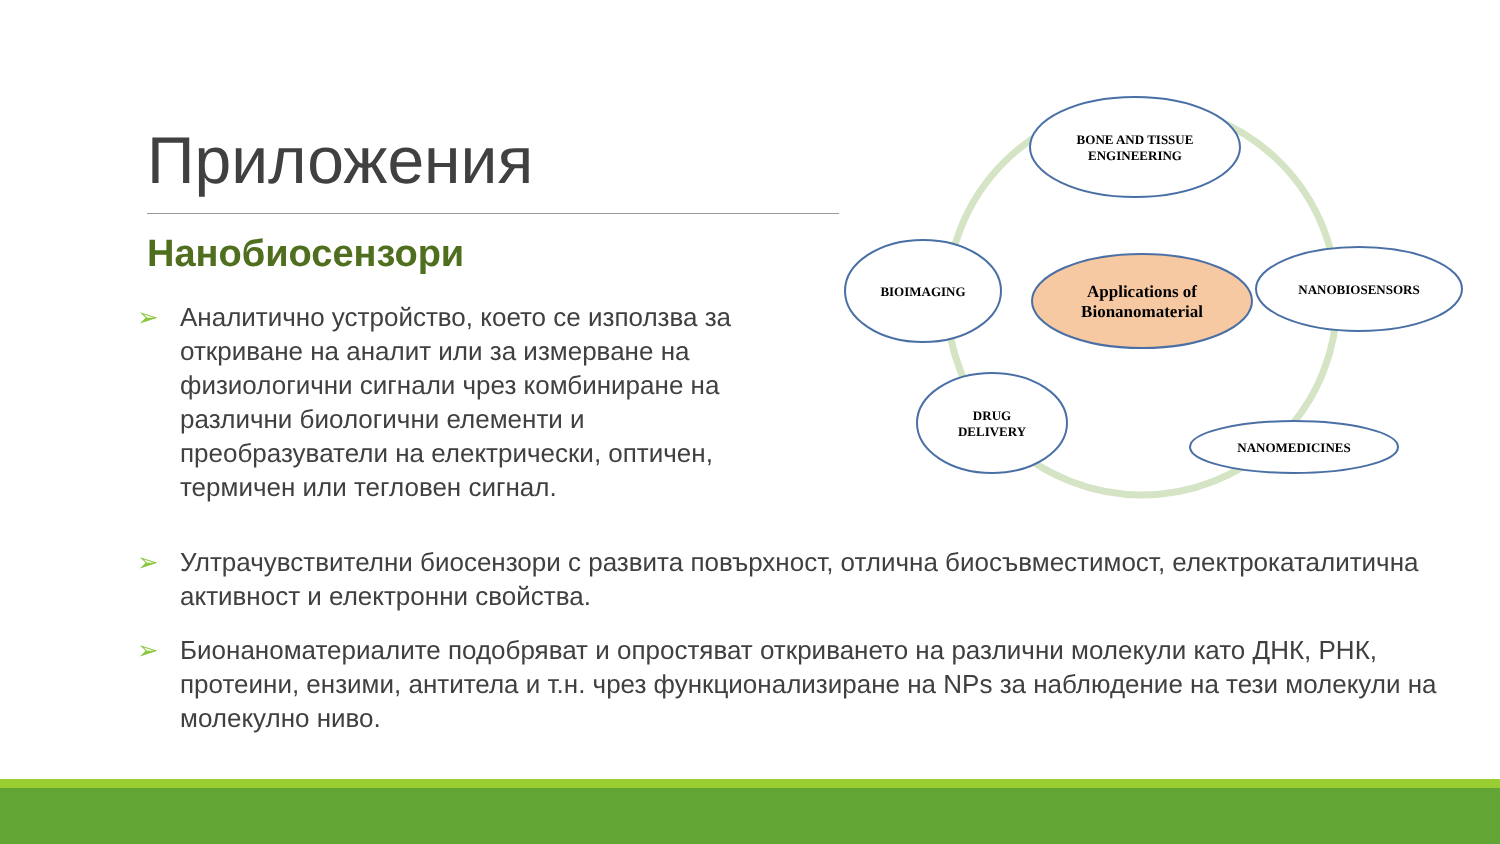Приложения
Нанобиосензори
➢ Аналитично устройство, което се използва за откриване на аналит или за измерване на физиологични сигнали чрез комбиниране на различни биологични елементи и преобразуватели на електрически, оптичен, термичен или тегловен сигнал.
➢ Ултрачувствителни биосензори с развита повърхност, отлична биосъвместимост, електрокаталитична активност и електронни свойства.
➢ Бионаноматериалите подобряват и опростяват откриването на различни молекули като ДНК, РНК, протеини, ензими, антитела и т.н. чрез функционализиране на NPs за наблюдение на тези молекули на молекулно ниво.
BONE AND TISSUE
ENGINEERING
BIOIMAGING
Applications of
Bionanomaterial
NANOBIOSENSORS
DRUG
DELIVERY
NANOMEDICINES